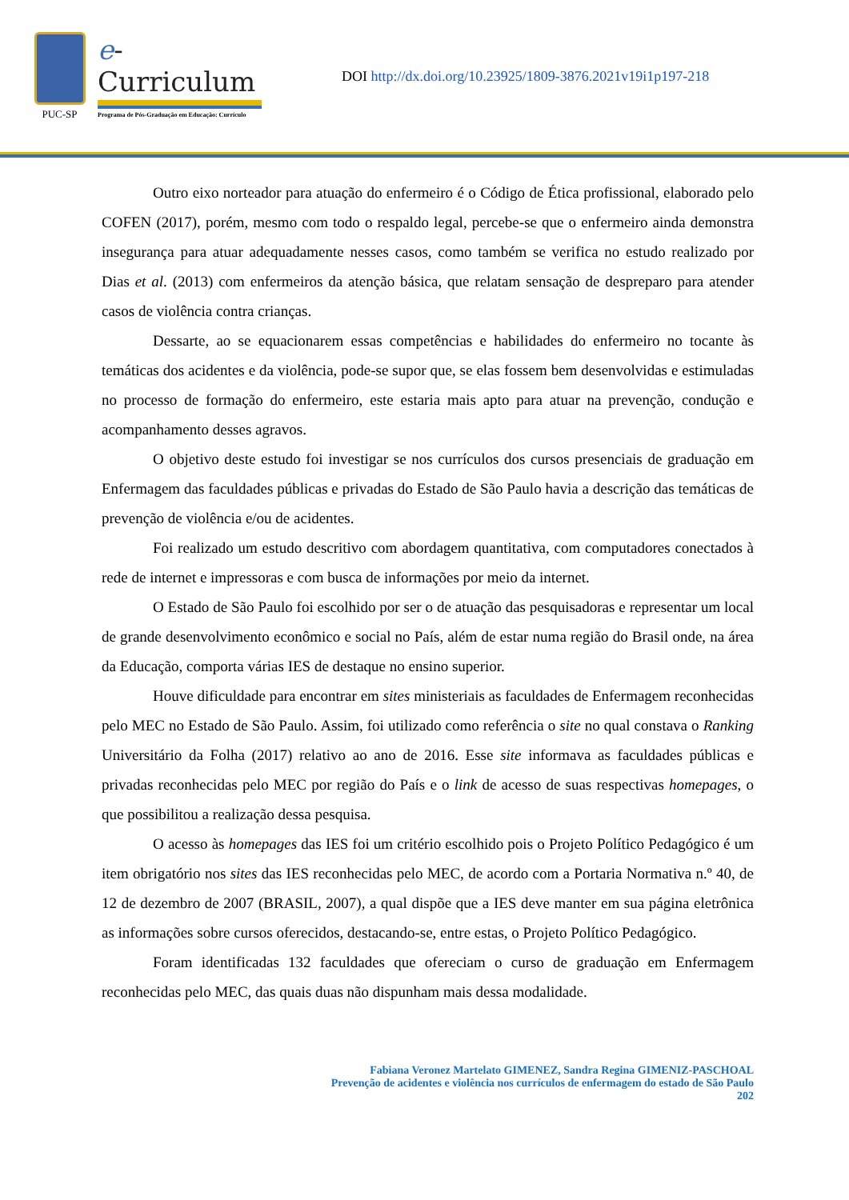PUC-SP
e-Curriculum
Programa de Pós-Graduação em Educação: Currículo
DOI http://dx.doi.org/10.23925/1809-3876.2021v19i1p197-218
Outro eixo norteador para atuação do enfermeiro é o Código de Ética profissional, elaborado pelo COFEN (2017), porém, mesmo com todo o respaldo legal, percebe-se que o enfermeiro ainda demonstra insegurança para atuar adequadamente nesses casos, como também se verifica no estudo realizado por Dias et al. (2013) com enfermeiros da atenção básica, que relatam sensação de despreparo para atender casos de violência contra crianças.
Dessarte, ao se equacionarem essas competências e habilidades do enfermeiro no tocante às temáticas dos acidentes e da violência, pode-se supor que, se elas fossem bem desenvolvidas e estimuladas no processo de formação do enfermeiro, este estaria mais apto para atuar na prevenção, condução e acompanhamento desses agravos.
O objetivo deste estudo foi investigar se nos currículos dos cursos presenciais de graduação em Enfermagem das faculdades públicas e privadas do Estado de São Paulo havia a descrição das temáticas de prevenção de violência e/ou de acidentes.
Foi realizado um estudo descritivo com abordagem quantitativa, com computadores conectados à rede de internet e impressoras e com busca de informações por meio da internet.
O Estado de São Paulo foi escolhido por ser o de atuação das pesquisadoras e representar um local de grande desenvolvimento econômico e social no País, além de estar numa região do Brasil onde, na área da Educação, comporta várias IES de destaque no ensino superior.
Houve dificuldade para encontrar em sites ministeriais as faculdades de Enfermagem reconhecidas pelo MEC no Estado de São Paulo. Assim, foi utilizado como referência o site no qual constava o Ranking Universitário da Folha (2017) relativo ao ano de 2016. Esse site informava as faculdades públicas e privadas reconhecidas pelo MEC por região do País e o link de acesso de suas respectivas homepages, o que possibilitou a realização dessa pesquisa.
O acesso às homepages das IES foi um critério escolhido pois o Projeto Político Pedagógico é um item obrigatório nos sites das IES reconhecidas pelo MEC, de acordo com a Portaria Normativa n.º 40, de 12 de dezembro de 2007 (BRASIL, 2007), a qual dispõe que a IES deve manter em sua página eletrônica as informações sobre cursos oferecidos, destacando-se, entre estas, o Projeto Político Pedagógico.
Foram identificadas 132 faculdades que ofereciam o curso de graduação em Enfermagem reconhecidas pelo MEC, das quais duas não dispunham mais dessa modalidade.
Fabiana Veronez Martelato GIMENEZ, Sandra Regina GIMENIZ-PASCHOAL
Prevenção de acidentes e violência nos currículos de enfermagem do estado de São Paulo
202